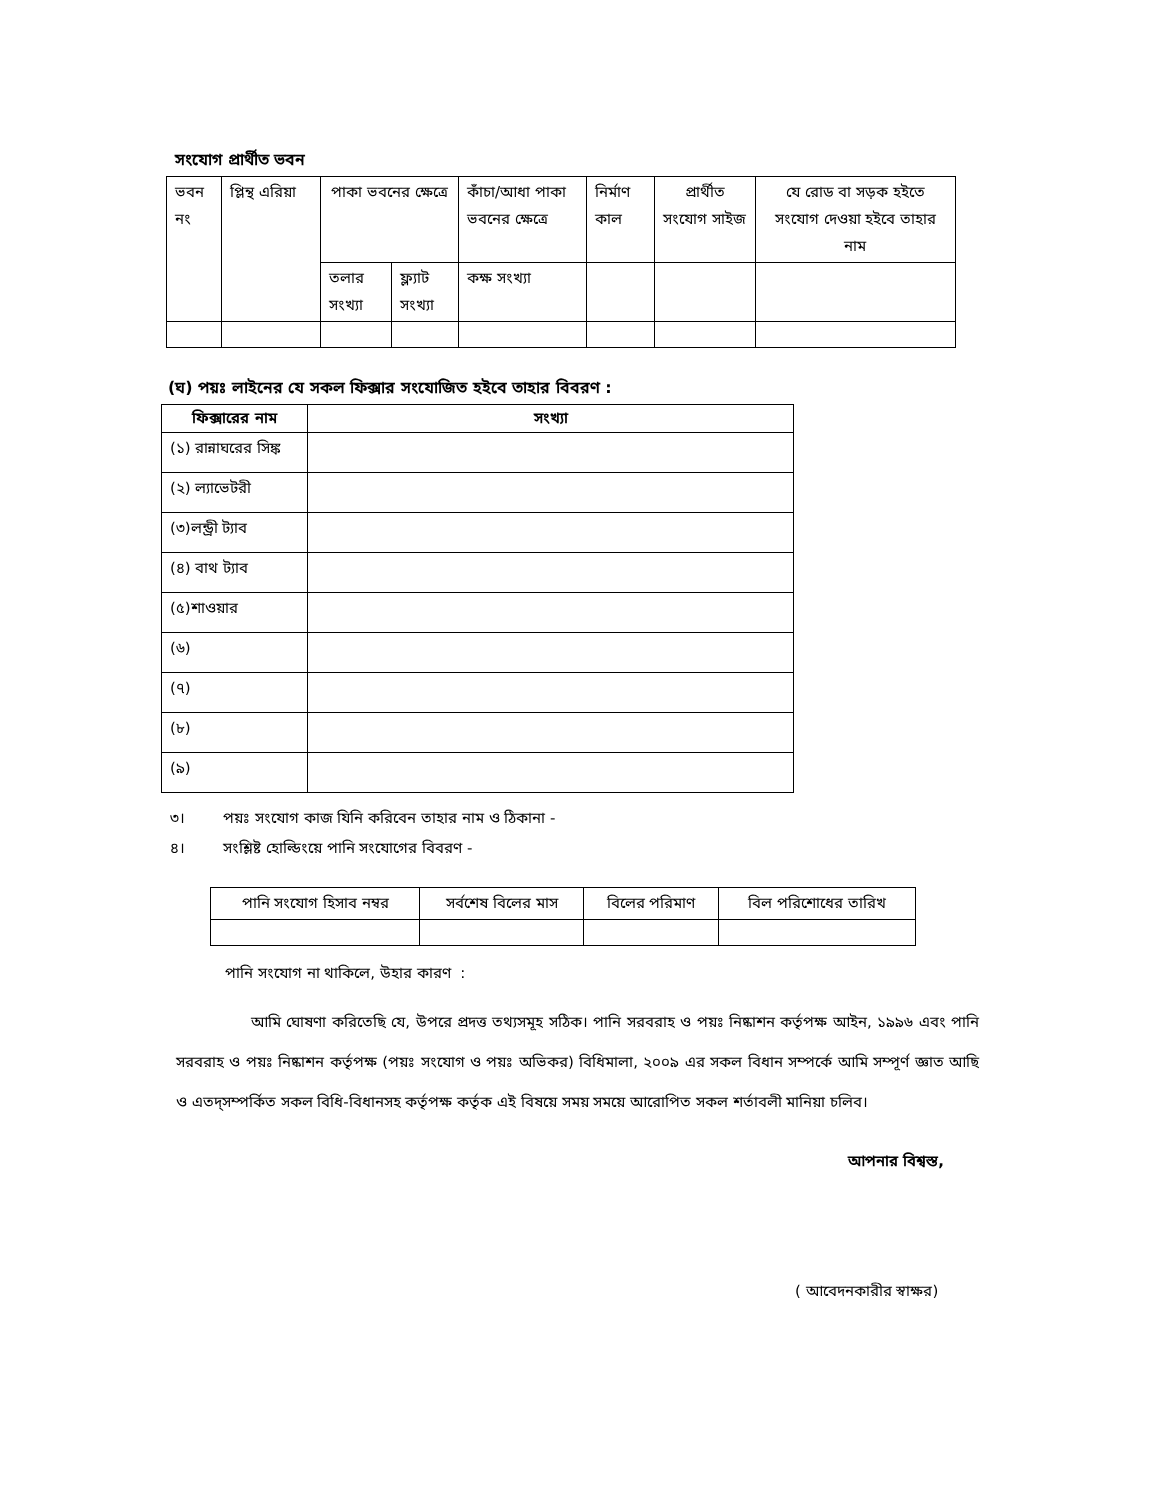সংযোগ প্রার্থীত ভবন
| ভবন নং | প্লিন্থ এরিয়া | পাকা ভবনের ক্ষেত্রে | | কাঁচা/আধা পাকা ভবনের ক্ষেত্রে | নির্মাণ কাল | প্রার্থীত সংযোগ সাইজ | যে রোড বা সড়ক হইতে সংযোগ দেওয়া হইবে তাহার নাম |
| | | তলার সংখ্যা | ফ্ল্যাট সংখ্যা | কক্ষ সংখ্যা | | | |
(ঘ) পয়ঃ লাইনের যে সকল ফিক্সার সংযোজিত হইবে তাহার বিবরণ :
| ফিক্সারের নাম | সংখ্যা |
| --- | --- |
| (১) রান্নাঘরের সিঙ্ক | |
| (২) ল্যাভেটরী | |
| (৩)লন্ড্রী ট্যাব | |
| (৪) বাথ ট্যাব | |
| (৫)শাওয়ার | |
| (৬) | |
| (৭) | |
| (৮) | |
| (৯) | |
৩। পয়ঃ সংযোগ কাজ যিনি করিবেন তাহার নাম ও ঠিকানা -
৪। সংশ্লিষ্ট হোল্ডিংয়ে পানি সংযোগের বিবরণ -
| পানি সংযোগ হিসাব নম্বর | সর্বশেষ বিলের মাস | বিলের পরিমাণ | বিল পরিশোধের তারিখ |
পানি সংযোগ না থাকিলে, উহার কারণ :
আমি ঘোষণা করিতেছি যে, উপরে প্রদত্ত তথ্যসমূহ সঠিক। পানি সরবরাহ ও পয়ঃ নিষ্কাশন কর্তৃপক্ষ আইন, ১৯৯৬ এবং পানি সরবরাহ ও পয়ঃ নিষ্কাশন কর্তৃপক্ষ (পয়ঃ সংযোগ ও পয়ঃ অভিকর) বিধিমালা, ২০০৯ এর সকল বিধান সম্পর্কে আমি সম্পূর্ণ জ্ঞাত আছি ও এতদ্‌সম্পর্কিত সকল বিধি-বিধানসহ কর্তৃপক্ষ কর্তৃক এই বিষয়ে সময় সময়ে আরোপিত সকল শর্তাবলী মানিয়া চলিব।
আপনার বিশ্বস্ত,
( আবেদনকারীর স্বাক্ষর)